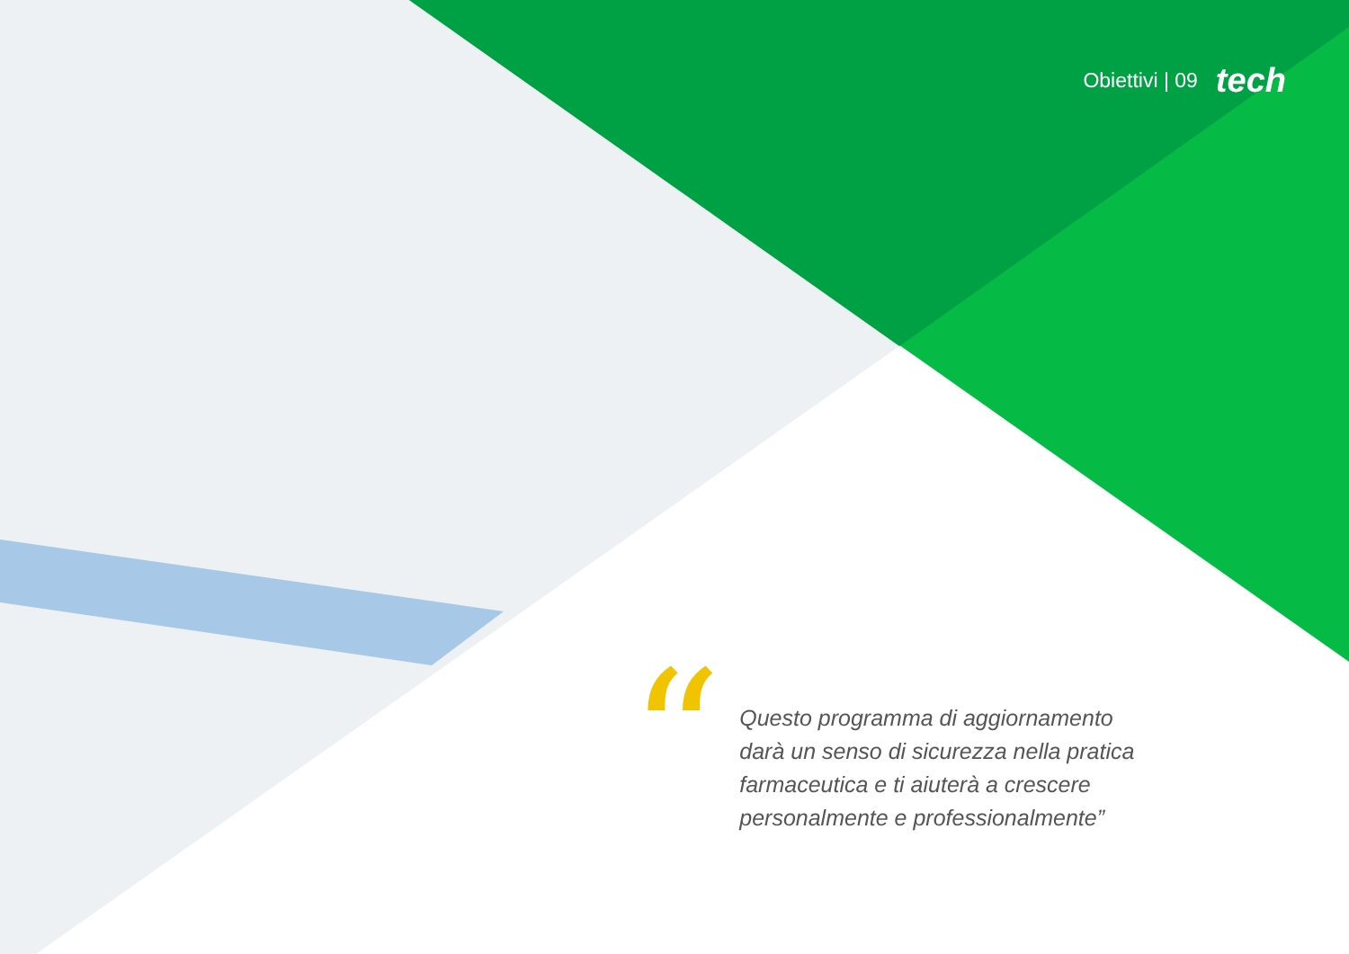Obiettivi | 09 tech
“
Questo programma di aggiornamento darà un senso di sicurezza nella pratica farmaceutica e ti aiuterà a crescere personalmente e professionalmente”